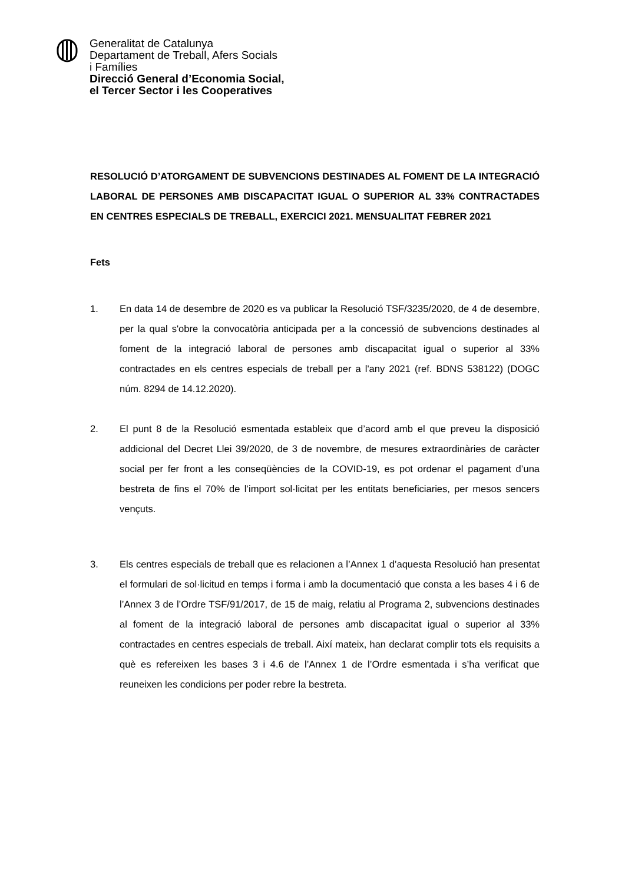Generalitat de Catalunya
Departament de Treball, Afers Socials
i Famílies
Direcció General d’Economia Social,
el Tercer Sector i les Cooperatives
RESOLUCIÓ D’ATORGAMENT DE SUBVENCIONS DESTINADES AL FOMENT DE LA INTEGRACIÓ LABORAL DE PERSONES AMB DISCAPACITAT IGUAL O SUPERIOR AL 33% CONTRACTADES EN CENTRES ESPECIALS DE TREBALL, EXERCICI 2021. MENSUALITAT FEBRER 2021
Fets
1. En data 14 de desembre de 2020 es va publicar la Resolució TSF/3235/2020, de 4 de desembre, per la qual s'obre la convocatòria anticipada per a la concessió de subvencions destinades al foment de la integració laboral de persones amb discapacitat igual o superior al 33% contractades en els centres especials de treball per a l'any 2021 (ref. BDNS 538122) (DOGC núm. 8294 de 14.12.2020).
2. El punt 8 de la Resolució esmentada estableix que d’acord amb el que preveu la disposició addicional del Decret Llei 39/2020, de 3 de novembre, de mesures extraordinàries de caràcter social per fer front a les conseqüències de la COVID-19, es pot ordenar el pagament d’una bestreta de fins el 70% de l’import sol·licitat per les entitats beneficiaries, per mesos sencers vençuts.
3. Els centres especials de treball que es relacionen a l’Annex 1 d’aquesta Resolució han presentat el formulari de sol·licitud en temps i forma i amb la documentació que consta a les bases 4 i 6 de l’Annex 3 de l’Ordre TSF/91/2017, de 15 de maig, relatiu al Programa 2, subvencions destinades al foment de la integració laboral de persones amb discapacitat igual o superior al 33% contractades en centres especials de treball. Així mateix, han declarat complir tots els requisits a què es refereixen les bases 3 i 4.6 de l’Annex 1 de l’Ordre esmentada i s’ha verificat que reuneixen les condicions per poder rebre la bestreta.